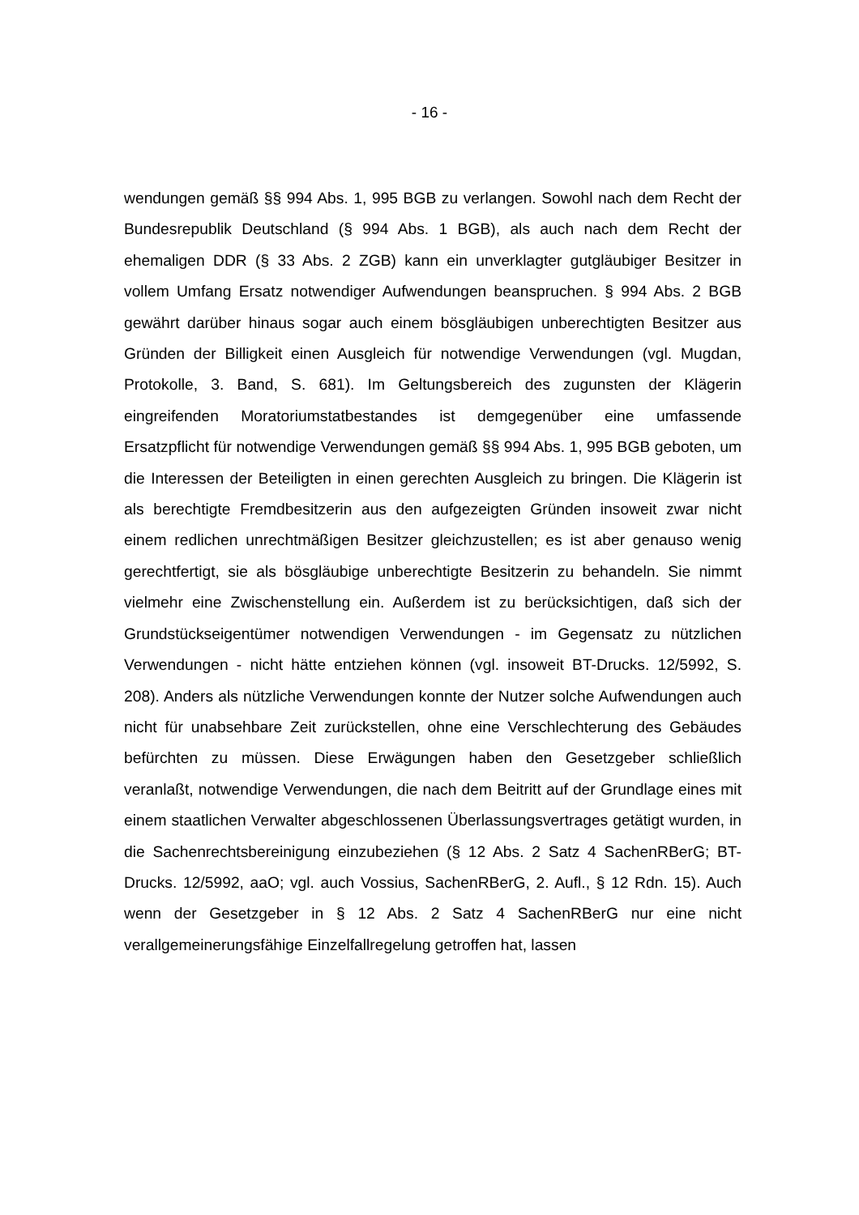- 16 -
wendungen gemäß §§ 994 Abs. 1, 995 BGB zu verlangen. Sowohl nach dem Recht der Bundesrepublik Deutschland (§ 994 Abs. 1 BGB), als auch nach dem Recht der ehemaligen DDR (§ 33 Abs. 2 ZGB) kann ein unverklagter gutgläubiger Besitzer in vollem Umfang Ersatz notwendiger Aufwendungen beanspruchen. § 994 Abs. 2 BGB gewährt darüber hinaus sogar auch einem bösgläubigen unberechtigten Besitzer aus Gründen der Billigkeit einen Ausgleich für notwendige Verwendungen (vgl. Mugdan, Protokolle, 3. Band, S. 681). Im Geltungsbereich des zugunsten der Klägerin eingreifenden Moratoriumstatbestandes ist demgegenüber eine umfassende Ersatzpflicht für notwendige Verwendungen gemäß §§ 994 Abs. 1, 995 BGB geboten, um die Interessen der Beteiligten in einen gerechten Ausgleich zu bringen. Die Klägerin ist als berechtigte Fremdbesitzerin aus den aufgezeigten Gründen insoweit zwar nicht einem redlichen unrechtmäßigen Besitzer gleichzustellen; es ist aber genauso wenig gerechtfertigt, sie als bösgläubige unberechtigte Besitzerin zu behandeln. Sie nimmt vielmehr eine Zwischenstellung ein. Außerdem ist zu berücksichtigen, daß sich der Grundstückseigentümer notwendigen Verwendungen - im Gegensatz zu nützlichen Verwendungen - nicht hätte entziehen können (vgl. insoweit BT-Drucks. 12/5992, S. 208). Anders als nützliche Verwendungen konnte der Nutzer solche Aufwendungen auch nicht für unabsehbare Zeit zurückstellen, ohne eine Verschlechterung des Gebäudes befürchten zu müssen. Diese Erwägungen haben den Gesetzgeber schließlich veranlaßt, notwendige Verwendungen, die nach dem Beitritt auf der Grundlage eines mit einem staatlichen Verwalter abgeschlossenen Überlassungsvertrages getätigt wurden, in die Sachenrechtsbereinigung einzubeziehen (§ 12 Abs. 2 Satz 4 SachenRBerG; BT-Drucks. 12/5992, aaO; vgl. auch Vossius, SachenRBerG, 2. Aufl., § 12 Rdn. 15). Auch wenn der Gesetzgeber in § 12 Abs. 2 Satz 4 SachenRBerG nur eine nicht verallgemeinerungsfähige Einzelfallregelung getroffen hat, lassen